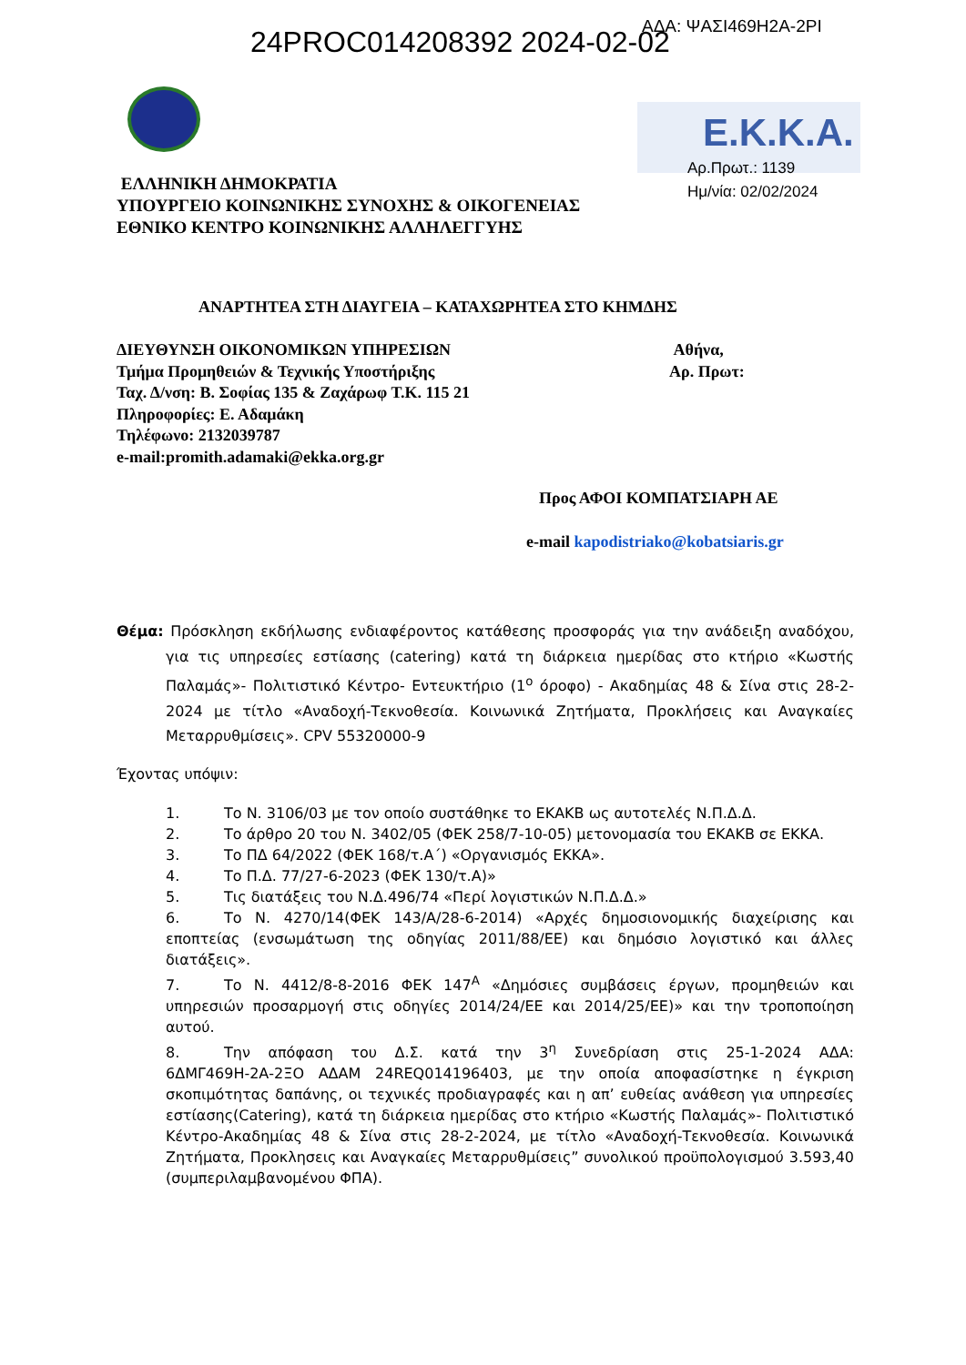ΑΔΑ: ΨΑΣΙ469Η2Α-2ΡΙ
24PROC014208392 2024-02-02
E.K.K.A.
Αρ.Πρωτ.: 1139
Ημ/νία: 02/02/2024
ΕΛΛΗΝΙΚΗ ΔΗΜΟΚΡΑΤΙΑ
ΥΠΟΥΡΓΕΙΟ ΚΟΙΝΩΝΙΚΗΣ ΣΥΝΟΧΗΣ & ΟΙΚΟΓΕΝΕΙΑΣ
ΕΘΝΙΚΟ ΚΕΝΤΡΟ ΚΟΙΝΩΝΙΚΗΣ ΑΛΛΗΛΕΓΓΥΗΣ
ΑΝΑΡΤΗΤΕΑ ΣΤΗ ΔΙΑΥΓΕΙΑ – ΚΑΤΑΧΩΡΗΤΕΑ ΣΤΟ ΚΗΜΔΗΣ
ΔΙΕΥΘΥΝΣΗ ΟΙΚΟΝΟΜΙΚΩΝ ΥΠΗΡΕΣΙΩΝ
Τμήμα Προμηθειών & Τεχνικής Υποστήριξης
Ταχ. Δ/νση: Β. Σοφίας 135 & Ζαχάρωφ Τ.Κ. 115 21
Πληροφορίες: Ε. Αδαμάκη
Τηλέφωνο: 2132039787
e-mail:promith.adamaki@ekka.org.gr
Αθήνα,
Αρ. Πρωτ:
Προς ΑΦΟΙ ΚΟΜΠΑΤΣΙΑΡΗ ΑΕ
e-mail kapodistriako@kobatsiaris.gr
Θέμα: Πρόσκληση εκδήλωσης ενδιαφέροντος κατάθεσης προσφοράς για την ανάδειξη αναδόχου, για τις υπηρεσίες εστίασης (catering) κατά τη διάρκεια ημερίδας στο κτήριο «Κωστής Παλαμάς»- Πολιτιστικό Κέντρο- Εντευκτήριο (1<sup>ο</sup> όροφο) - Ακαδημίας 48 & Σίνα στις 28-2-2024 με τίτλο «Αναδοχή-Τεκνοθεσία. Κοινωνικά Ζητήματα, Προκλήσεις και Αναγκαίες Μεταρρυθμίσεις». CPV 55320000-9
Έχοντας υπόψιν:
1. Το Ν. 3106/03 με τον οποίο συστάθηκε το ΕΚΑΚΒ ως αυτοτελές Ν.Π.Δ.Δ.
2. Το άρθρο 20 του Ν. 3402/05 (ΦΕΚ 258/7-10-05) μετονομασία του ΕΚΑΚΒ σε ΕΚΚΑ.
3. Το ΠΔ 64/2022 (ΦΕΚ 168/τ.Α΄) «Οργανισμός ΕΚΚΑ».
4. Το Π.Δ. 77/27-6-2023 (ΦΕΚ 130/τ.Α)»
5. Τις διατάξεις του Ν.Δ.496/74 «Περί λογιστικών Ν.Π.Δ.Δ.»
6. Το Ν. 4270/14(ΦΕΚ 143/Α/28-6-2014) «Αρχές δημοσιονομικής διαχείρισης και εποπτείας (ενσωμάτωση της οδηγίας 2011/88/ΕΕ) και δημόσιο λογιστικό και άλλες διατάξεις».
7. Το Ν. 4412/8-8-2016 ΦΕΚ 147<sup>Α</sup> «Δημόσιες συμβάσεις έργων, προμηθειών και υπηρεσιών προσαρμογή στις οδηγίες 2014/24/ΕΕ και 2014/25/ΕΕ)» και την τροποποίηση αυτού.
8. Την απόφαση του Δ.Σ. κατά την 3<sup>η</sup> Συνεδρίαση στις 25-1-2024 ΑΔΑ: 6ΔΜΓ469Η-2Α-2ΞΟ ΑΔΑΜ 24REQ014196403, με την οποία αποφασίστηκε η έγκριση σκοπιμότητας δαπάνης, οι τεχνικές προδιαγραφές και η απ’ ευθείας ανάθεση για υπηρεσίες εστίασης(Catering), κατά τη διάρκεια ημερίδας στο κτήριο «Κωστής Παλαμάς»- Πολιτιστικό Κέντρο-Ακαδημίας 48 & Σίνα στις 28-2-2024, με τίτλο «Αναδοχή-Τεκνοθεσία. Κοινωνικά Ζητήματα, Προκλησεις και Αναγκαίες Μεταρρυθμίσεις” συνολικού προϋπολογισμού 3.593,40 (συμπεριλαμβανομένου ΦΠΑ).